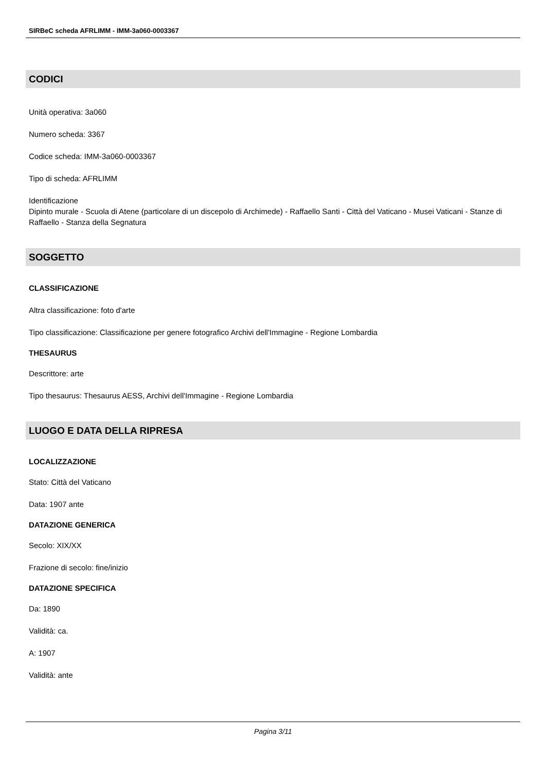SIRBeC scheda AFRLIMM - IMM-3a060-0003367
CODICI
Unità operativa: 3a060
Numero scheda: 3367
Codice scheda: IMM-3a060-0003367
Tipo di scheda: AFRLIMM
Identificazione
Dipinto murale - Scuola di Atene (particolare di un discepolo di Archimede) - Raffaello Santi - Città del Vaticano - Musei Vaticani - Stanze di Raffaello - Stanza della Segnatura
SOGGETTO
CLASSIFICAZIONE
Altra classificazione: foto d'arte
Tipo classificazione: Classificazione per genere fotografico Archivi dell'Immagine - Regione Lombardia
THESAURUS
Descrittore: arte
Tipo thesaurus: Thesaurus AESS, Archivi dell'Immagine - Regione Lombardia
LUOGO E DATA DELLA RIPRESA
LOCALIZZAZIONE
Stato: Città del Vaticano
Data: 1907 ante
DATAZIONE GENERICA
Secolo: XIX/XX
Frazione di secolo: fine/inizio
DATAZIONE SPECIFICA
Da: 1890
Validità: ca.
A: 1907
Validità: ante
Pagina 3/11